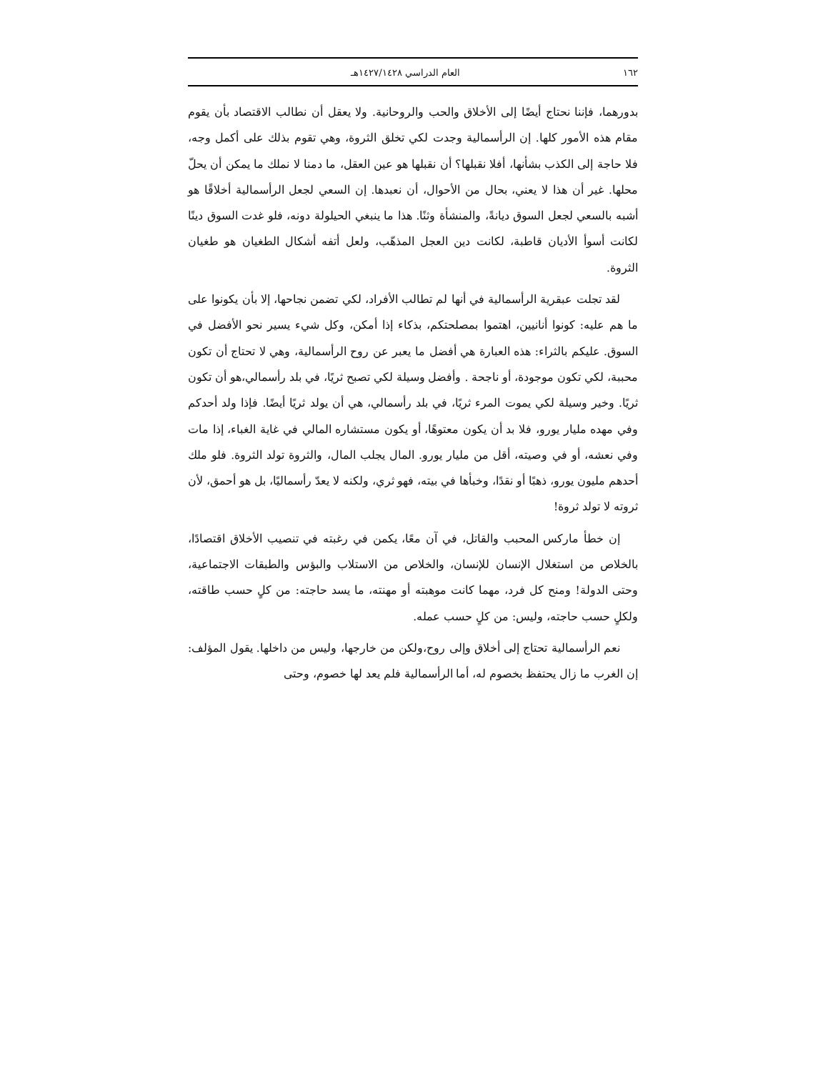١٦٢ العام الدراسي ١٤٢٧/١٤٢٨هـ
بدورهما، فإننا نحتاج أيضًا إلى الأخلاق والحب والروحانية. ولا يعقل أن نطالب الاقتصاد بأن يقوم مقام هذه الأمور كلها. إن الرأسمالية وجدت لكي تخلق الثروة، وهي تقوم بذلك على أكمل وجه، فلا حاجة إلى الكذب بشأنها، أفلا نقبلها؟ أن نقبلها هو عين العقل، ما دمنا لا نملك ما يمكن أن يحلّ محلها. غير أن هذا لا يعني، بحال من الأحوال، أن نعبدها. إن السعي لجعل الرأسمالية أخلاقًا هو أشبه بالسعي لجعل السوق ديانةً، والمنشأة وثنًا. هذا ما ينبغي الحيلولة دونه، فلو غدت السوق دينًا لكانت أسوأ الأديان قاطبة، لكانت دين العجل المذهّب، ولعل أتفه أشكال الطغيان هو طغيان الثروة.
لقد تجلت عبقرية الرأسمالية في أنها لم تطالب الأفراد، لكي تضمن نجاحها، إلا بأن يكونوا على ما هم عليه: كونوا أنانيين، اهتموا بمصلحتكم، بذكاء إذا أمكن، وكل شيء يسير نحو الأفضل في السوق. عليكم بالثراء: هذه العبارة هي أفضل ما يعبر عن روح الرأسمالية، وهي لا تحتاج أن تكون محببة، لكي تكون موجودة، أو ناجحة . وأفضل وسيلة لكي تصبح ثريًا، في بلد رأسمالي،هو أن تكون ثريًا. وخير وسيلة لكي يموت المرء ثريًا، في بلد رأسمالي، هي أن يولد ثريًا أيضًا. فإذا ولد أحدكم وفي مهده مليار يورو، فلا بد أن يكون معتوهًا، أو يكون مستشاره المالي في غاية الغباء، إذا مات وفي نعشه، أو في وصيته، أقل من مليار يورو. المال يجلب المال، والثروة تولد الثروة. فلو ملك أحدهم مليون يورو، ذهبًا أو نقدًا، وخبأها في بيته، فهو ثري، ولكنه لا يعدّ رأسماليًا، بل هو أحمق، لأن ثروته لا تولد ثروة!
إن خطأ ماركس المحبب والقاتل، في آن معًا، يكمن في رغبته في تنصيب الأخلاق اقتصادًا، بالخلاص من استغلال الإنسان للإنسان، والخلاص من الاستلاب والبؤس والطبقات الاجتماعية، وحتى الدولة! ومنح كل فرد، مهما كانت موهبته أو مهنته، ما يسد حاجته: من كلٍ حسب طاقته، ولكلٍ حسب حاجته، وليس: من كلٍ حسب عمله.
نعم الرأسمالية تحتاج إلى أخلاق وإلى روح،ولكن من خارجها، وليس من داخلها. يقول المؤلف: إن الغرب ما زال يحتفظ بخصوم له، أما الرأسمالية فلم يعد لها خصوم، وحتى